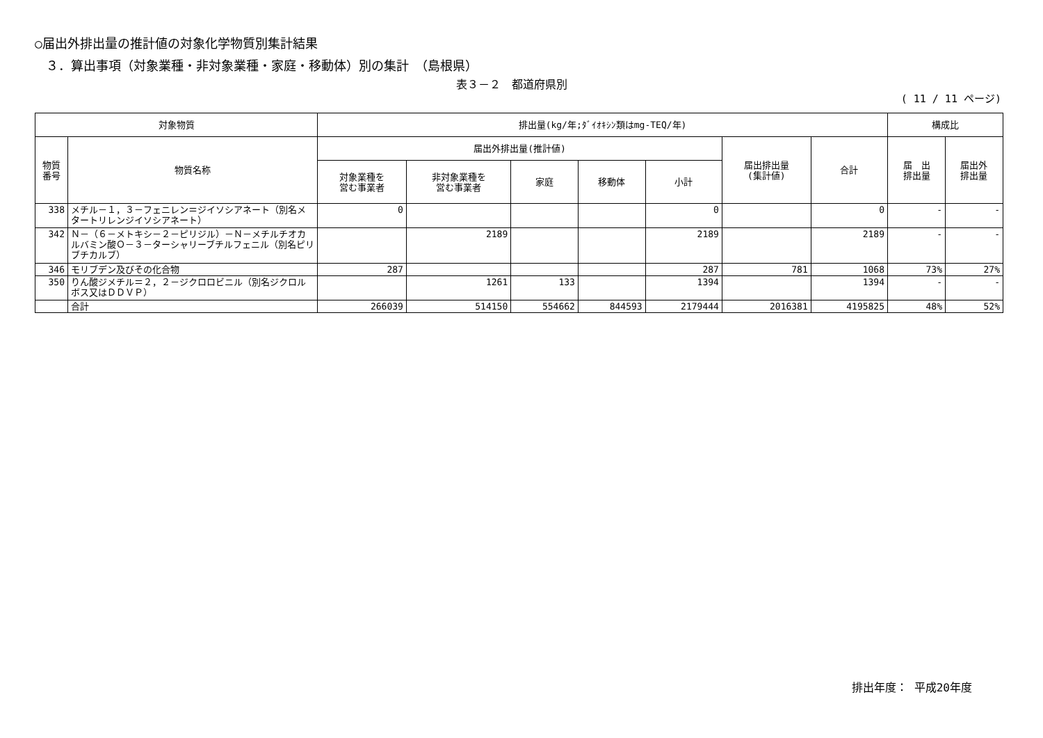○届出外排出量の推計値の対象化学物質別集計結果
３．算出事項（対象業種・非対象業種・家庭・移動体）別の集計　（島根県）
表３－２　都道府県別
( 11 / 11 ページ)
| 対象物質 | | 排出量(kg/年;ﾀﾞｲｵｷｼﾝ類はmg-TEQ/年) | | | | | | | 構成比 | |
| --- | --- | --- | --- | --- | --- | --- | --- | --- | --- | --- |
| 物質 番号 | 物質名称 | 届出外排出量(推計値) | | | | | 届出排出量 (集計値) | 合計 | 届 出 排出量 | 届出外 排出量 |
| | | 対象業種を 営む事業者 | 非対象業種を 営む事業者 | 家庭 | 移動体 | 小計 | | | | |
| 338 | メチル－１，３－フェニレン＝ジイソシアネート（別名メタートリレンジイソシアネート） | 0 | | | | 0 | | 0 | - | - |
| 342 | Ｎ－（６－メトキシ－２－ピリジル）－Ｎ－メチルチオカルバミン酸Ｏ－３－ターシャリーブチルフェニル（別名ピリブチカルブ） | | 2189 | | | 2189 | | 2189 | - | - |
| 346 | モリブデン及びその化合物 | 287 | | | | 287 | 781 | 1068 | 73% | 27% |
| 350 | りん酸ジメチル＝２，２－ジクロロビニル（別名ジクロルボス又はＤＤＶＰ） | | 1261 | 133 | | 1394 | | 1394 | - | - |
| | 合計 | 266039 | 514150 | 554662 | 844593 | 2179444 | 2016381 | 4195825 | 48% | 52% |
排出年度： 平成20年度